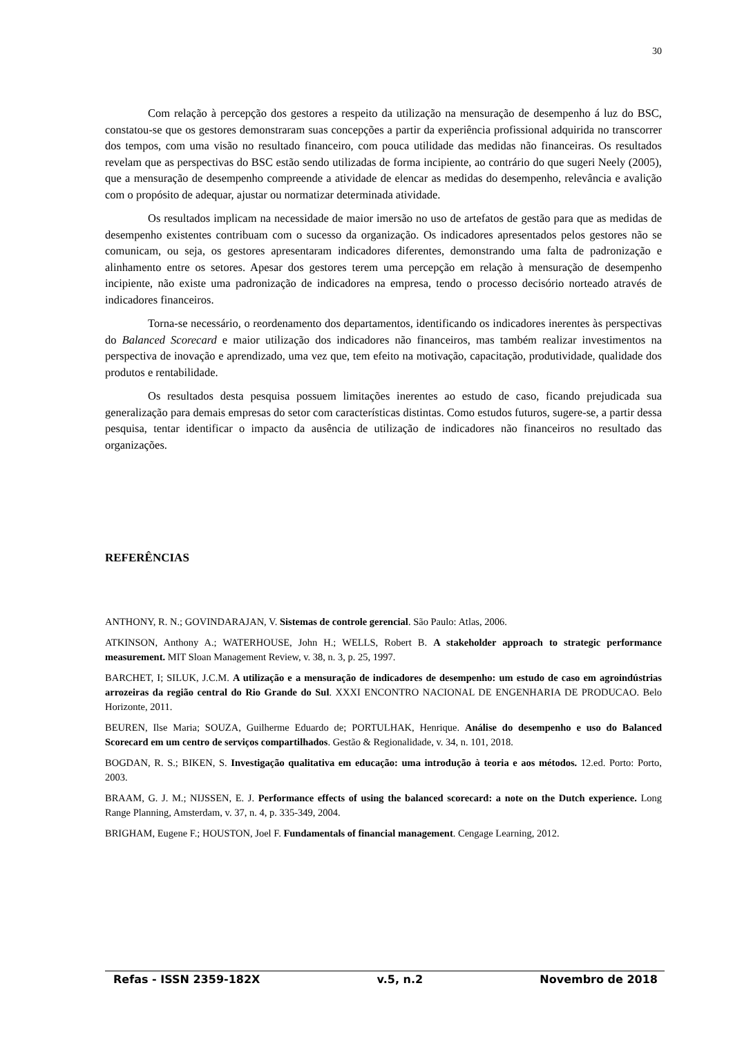30
Com relação à percepção dos gestores a respeito da utilização na mensuração de desempenho á luz do BSC, constatou-se que os gestores demonstraram suas concepções a partir da experiência profissional adquirida no transcorrer dos tempos, com uma visão no resultado financeiro, com pouca utilidade das medidas não financeiras. Os resultados revelam que as perspectivas do BSC estão sendo utilizadas de forma incipiente, ao contrário do que sugeri Neely (2005), que a mensuração de desempenho compreende a atividade de elencar as medidas do desempenho, relevância e avalição com o propósito de adequar, ajustar ou normatizar determinada atividade.
Os resultados implicam na necessidade de maior imersão no uso de artefatos de gestão para que as medidas de desempenho existentes contribuam com o sucesso da organização. Os indicadores apresentados pelos gestores não se comunicam, ou seja, os gestores apresentaram indicadores diferentes, demonstrando uma falta de padronização e alinhamento entre os setores. Apesar dos gestores terem uma percepção em relação à mensuração de desempenho incipiente, não existe uma padronização de indicadores na empresa, tendo o processo decisório norteado através de indicadores financeiros.
Torna-se necessário, o reordenamento dos departamentos, identificando os indicadores inerentes às perspectivas do Balanced Scorecard e maior utilização dos indicadores não financeiros, mas também realizar investimentos na perspectiva de inovação e aprendizado, uma vez que, tem efeito na motivação, capacitação, produtividade, qualidade dos produtos e rentabilidade.
Os resultados desta pesquisa possuem limitações inerentes ao estudo de caso, ficando prejudicada sua generalização para demais empresas do setor com características distintas. Como estudos futuros, sugere-se, a partir dessa pesquisa, tentar identificar o impacto da ausência de utilização de indicadores não financeiros no resultado das organizações.
REFERÊNCIAS
ANTHONY, R. N.; GOVINDARAJAN, V. Sistemas de controle gerencial. São Paulo: Atlas, 2006.
ATKINSON, Anthony A.; WATERHOUSE, John H.; WELLS, Robert B. A stakeholder approach to strategic performance measurement. MIT Sloan Management Review, v. 38, n. 3, p. 25, 1997.
BARCHET, I; SILUK, J.C.M. A utilização e a mensuração de indicadores de desempenho: um estudo de caso em agroindústrias arrozeiras da região central do Rio Grande do Sul. XXXI ENCONTRO NACIONAL DE ENGENHARIA DE PRODUCAO. Belo Horizonte, 2011.
BEUREN, Ilse Maria; SOUZA, Guilherme Eduardo de; PORTULHAK, Henrique. Análise do desempenho e uso do Balanced Scorecard em um centro de serviços compartilhados. Gestão & Regionalidade, v. 34, n. 101, 2018.
BOGDAN, R. S.; BIKEN, S. Investigação qualitativa em educação: uma introdução à teoria e aos métodos. 12.ed. Porto: Porto, 2003.
BRAAM, G. J. M.; NIJSSEN, E. J. Performance effects of using the balanced scorecard: a note on the Dutch experience. Long Range Planning, Amsterdam, v. 37, n. 4, p. 335-349, 2004.
BRIGHAM, Eugene F.; HOUSTON, Joel F. Fundamentals of financial management. Cengage Learning, 2012.
Refas - ISSN 2359-182X v.5, n.2 Novembro de 2018